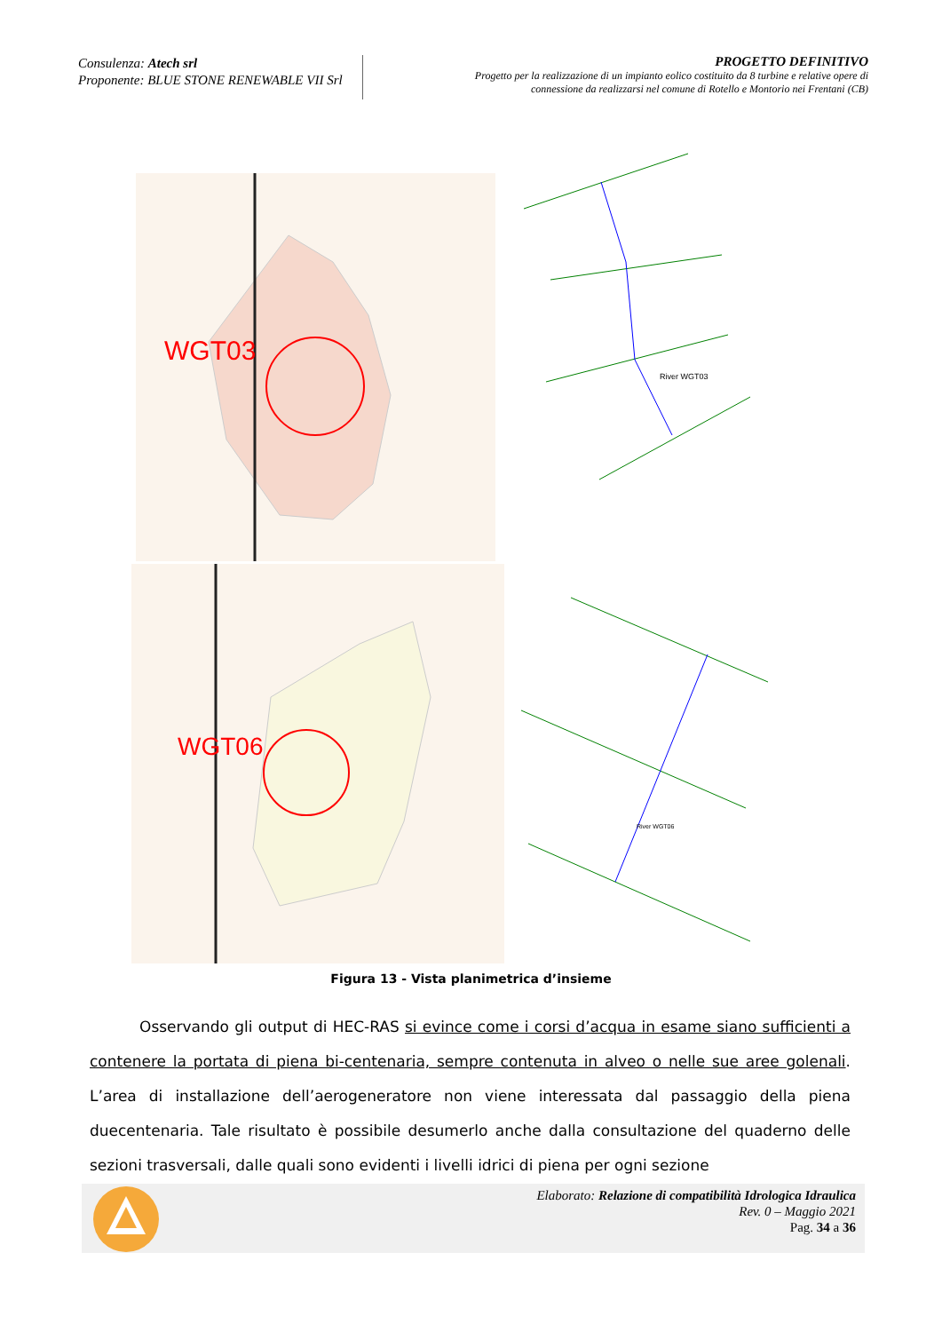Consulenza: Atech srl
Proponente: BLUE STONE RENEWABLE VII Srl
PROGETTO DEFINITIVO
Progetto per la realizzazione di un impianto eolico costituito da 8 turbine e relative opere di connessione da realizzarsi nel comune di Rotello e Montorio nei Frentani (CB)
WGT03
WGT06
River WGT03
River WGT06
Figura 13 - Vista planimetrica d’insieme
Osservando gli output di HEC-RAS si evince come i corsi d’acqua in esame siano sufficienti a contenere la portata di piena bi-centenaria, sempre contenuta in alveo o nelle sue aree golenali. L’area di installazione dell’aerogeneratore non viene interessata dal passaggio della piena duecentenaria. Tale risultato è possibile desumerlo anche dalla consultazione del quaderno delle sezioni trasversali, dalle quali sono evidenti i livelli idrici di piena per ogni sezione
Elaborato: Relazione di compatibilità Idrologica Idraulica
Rev. 0 – Maggio 2021
Pag. 34 a 36